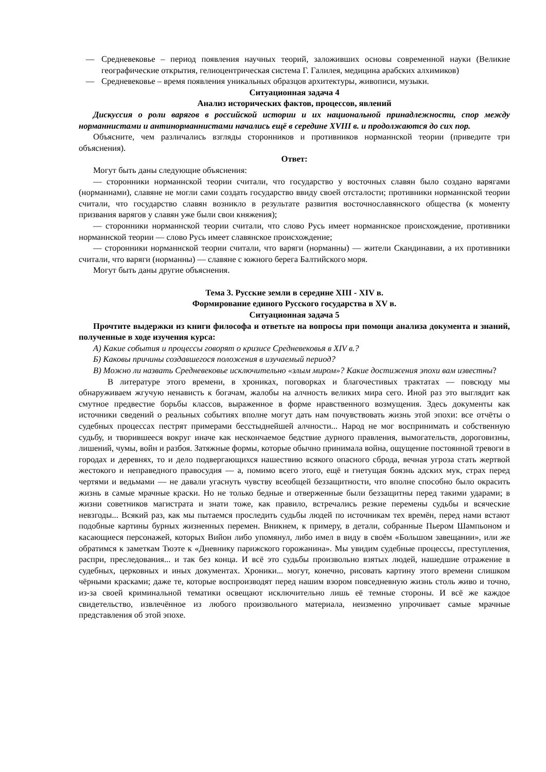— Средневековье – период появления научных теорий, заложивших основы современной науки (Великие географические открытия, гелиоцентрическая система Г. Галилея, медицина арабских алхимиков)
— Средневековье – время появления уникальных образцов архитектуры, живописи, музыки.
Ситуационная задача 4
Анализ исторических фактов, процессов, явлений
Дискуссия о роли варягов в российской истории и их национальной принадлежности, спор между норманнистами и антинорманнистами начались ещё в середине XVIII в. и продолжаются до сих пор.
Объясните, чем различались взгляды сторонников и противников норманнской теории (приведите три объяснения).
Ответ:
Могут быть даны следующие объяснения:
— сторонники норманнской теории считали, что государство у восточных славян было создано варягами (норманнами), славяне не могли сами создать государство ввиду своей отсталости; противники норманнской теории считали, что государство славян возникло в результате развития восточнославянского общества (к моменту призвания варягов у славян уже были свои княжения);
— сторонники норманнской теории считали, что слово Русь имеет норманнское происхождение, противники норманнской теории — слово Русь имеет славянское происхождение;
— сторонники норманнской теории считали, что варяги (норманны) — жители Скандинавии, а их противники считали, что варяги (норманны) — славяне с южного берега Балтийского моря.
Могут быть даны другие объяснения.
Тема 3. Русские земли в середине XIII - XIV в.
Формирование единого Русского государства в XV в.
Ситуационная задача 5
Прочтите выдержки из книги философа и ответьте на вопросы при помощи анализа документа и знаний, полученные в ходе изучения курса:
А) Какие события и процессы говорят о кризисе Средневековья в XIV в.?
Б) Каковы причины создавшегося положения в изучаемый период?
В) Можно ли назвать Средневековье исключительно «злым миром»? Какие достижения эпохи вам известны?
В литературе этого времени, в хрониках, поговорках и благочестивых трактатах — повсюду мы обнаруживаем жгучую ненависть к богачам, жалобы на алчность великих мира сего. Иной раз это выглядит как смутное предвестие борьбы классов, выраженное в форме нравственного возмущения. Здесь документы как источники сведений о реальных событиях вполне могут дать нам почувствовать жизнь этой эпохи: все отчёты о судебных процессах пестрят примерами бесстыднейшей алчности... Народ не мог воспринимать и собственную судьбу, и творившееся вокруг иначе как нескончаемое бедствие дурного правления, вымогательств, дороговизны, лишений, чумы, войн и разбоя. Затяжные формы, которые обычно принимала война, ощущение постоянной тревоги в городах и деревнях, то и дело подвергающихся нашествию всякого опасного сброда, вечная угроза стать жертвой жестокого и неправедного правосудия — а, помимо всего этого, ещё и гнетущая боязнь адских мук, страх перед чертями и ведьмами — не давали угаснуть чувству всеобщей беззащитности, что вполне способно было окрасить жизнь в самые мрачные краски. Но не только бедные и отверженные были беззащитны перед такими ударами; в жизни советников магистрата и знати тоже, как правило, встречались резкие перемены судьбы и всяческие невзгоды... Всякий раз, как мы пытаемся проследить судьбы людей по источникам тех времён, перед нами встают подобные картины бурных жизненных перемен. Вникнем, к примеру, в детали, собранные Пьером Шампьоном и касающиеся персонажей, которых Вийон либо упомянул, либо имел в виду в своём «Большом завещании», или же обратимся к заметкам Тюэте к «Дневнику парижского горожанина». Мы увидим судебные процессы, преступления, распри, преследования... и так без конца. И всё это судьбы произвольно взятых людей, нашедшие отражение в судебных, церковных и иных документах. Хроники... могут, конечно, рисовать картину этого времени слишком чёрными красками; даже те, которые воспроизводят перед нашим взором повседневную жизнь столь живо и точно, из-за своей криминальной тематики освещают исключительно лишь её темные стороны. И всё же каждое свидетельство, извлечённое из любого произвольного материала, неизменно упрочивает самые мрачные представления об этой эпохе.